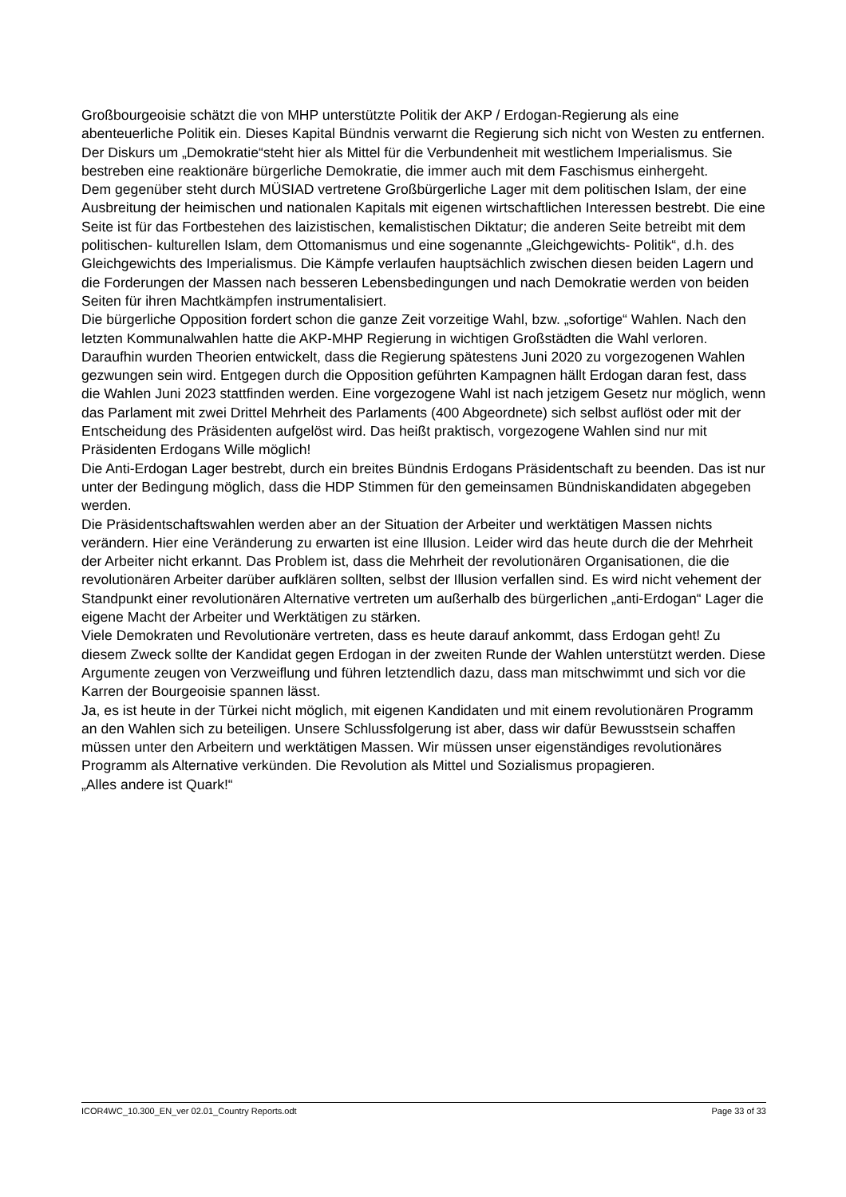Großbourgeoisie schätzt die von MHP unterstützte Politik der AKP / Erdogan-Regierung als eine abenteuerliche Politik ein. Dieses Kapital Bündnis verwarnt die Regierung sich nicht von Westen zu entfernen. Der Diskurs um „Demokratie“steht hier als Mittel für die Verbundenheit mit westlichem Imperialismus. Sie bestreben eine reaktionäre bürgerliche Demokratie, die immer auch mit dem Faschismus einhergeht.
Dem gegenüber steht durch MÜSIAD vertretene Großbürgerliche Lager mit dem politischen Islam, der eine Ausbreitung der heimischen und nationalen Kapitals mit eigenen wirtschaftlichen Interessen bestrebt. Die eine Seite ist für das Fortbestehen des laizistischen, kemalistischen Diktatur; die anderen Seite betreibt mit dem politischen- kulturellen Islam, dem Ottomanismus und eine sogenannte „Gleichgewichts- Politik“, d.h. des Gleichgewichts des Imperialismus. Die Kämpfe verlaufen hauptsächlich zwischen diesen beiden Lagern und die Forderungen der Massen nach besseren Lebensbedingungen und nach Demokratie werden von beiden Seiten für ihren Machtkämpfen instrumentalisiert.
Die bürgerliche Opposition fordert schon die ganze Zeit vorzeitige Wahl, bzw. „sofortige“ Wahlen. Nach den letzten Kommunalwahlen hatte die AKP-MHP Regierung in wichtigen Großstädten die Wahl verloren. Daraufhin wurden Theorien entwickelt, dass die Regierung spätestens Juni 2020 zu vorgezogenen Wahlen gezwungen sein wird. Entgegen durch die Opposition geführten Kampagnen hällt Erdogan daran fest, dass die Wahlen Juni 2023 stattfinden werden. Eine vorgezogene Wahl ist nach jetzigem Gesetz nur möglich, wenn das Parlament mit zwei Drittel Mehrheit des Parlaments (400 Abgeordnete) sich selbst auflöst oder mit der Entscheidung des Präsidenten aufgelöst wird. Das heißt praktisch, vorgezogene Wahlen sind nur mit Präsidenten Erdogans Wille möglich!
Die Anti-Erdogan Lager bestrebt, durch ein breites Bündnis Erdogans Präsidentschaft zu beenden. Das ist nur unter der Bedingung möglich, dass die HDP Stimmen für den gemeinsamen Bündniskandidaten abgegeben werden.
Die Präsidentschaftswahlen werden aber an der Situation der Arbeiter und werktätigen Massen nichts verändern. Hier eine Veränderung zu erwarten ist eine Illusion. Leider wird das heute durch die der Mehrheit der Arbeiter nicht erkannt. Das Problem ist, dass die Mehrheit der revolutionären Organisationen, die die revolutionären Arbeiter darüber aufklären sollten, selbst der Illusion verfallen sind. Es wird nicht vehement der Standpunkt einer revolutionären Alternative vertreten um außerhalb des bürgerlichen „anti-Erdogan“ Lager die eigene Macht der Arbeiter und Werktätigen zu stärken.
Viele Demokraten und Revolutionäre vertreten, dass es heute darauf ankommt, dass Erdogan geht! Zu diesem Zweck sollte der Kandidat gegen Erdogan in der zweiten Runde der Wahlen unterstützt werden. Diese Argumente zeugen von Verzweiflung und führen letztendlich dazu, dass man mitschwimmt und sich vor die Karren der Bourgeoisie spannen lässt.
Ja, es ist heute in der Türkei nicht möglich, mit eigenen Kandidaten und mit einem revolutionären Programm an den Wahlen sich zu beteiligen. Unsere Schlussfolgerung ist aber, dass wir dafür Bewusstsein schaffen müssen unter den Arbeitern und werktätigen Massen. Wir müssen unser eigenständiges revolutionäres Programm als Alternative verkünden. Die Revolution als Mittel und Sozialismus propagieren.
„Alles andere ist Quark!“
ICOR4WC_10.300_EN_ver 02.01_Country Reports.odt Page 33 of 33